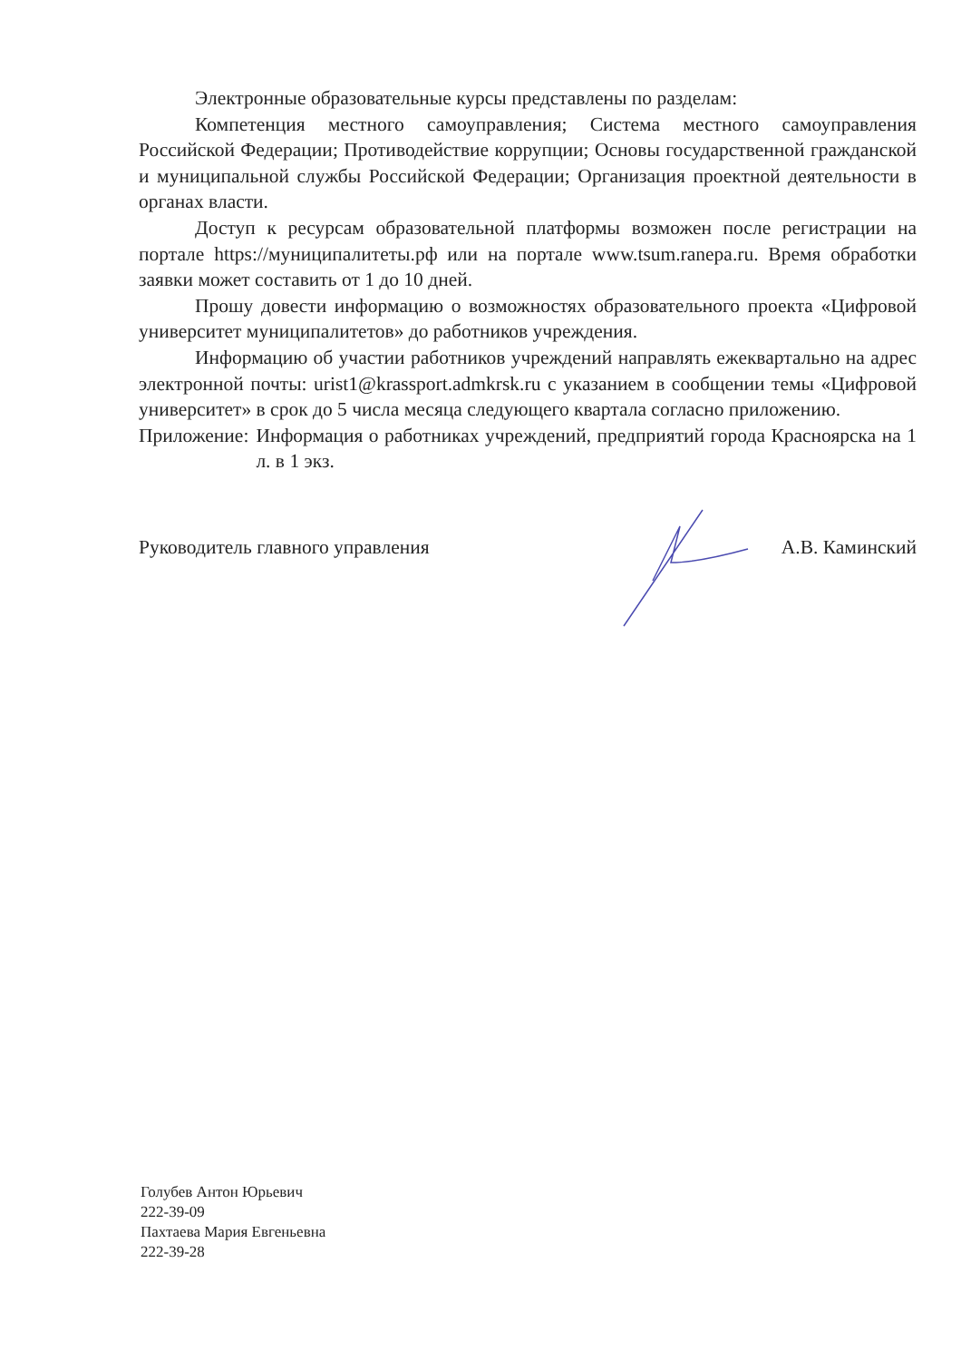Электронные образовательные курсы представлены по разделам:
Компетенция местного самоуправления; Система местного самоуправления Российской Федерации; Противодействие коррупции; Основы государственной гражданской и муниципальной службы Российской Федерации; Организация проектной деятельности в органах власти.
Доступ к ресурсам образовательной платформы возможен после регистрации на портале https://муниципалитеты.рф или на портале www.tsum.ranepa.ru. Время обработки заявки может составить от 1 до 10 дней.
Прошу довести информацию о возможностях образовательного проекта «Цифровой университет муниципалитетов» до работников учреждения.
Информацию об участии работников учреждений направлять ежеквартально на адрес электронной почты: urist1@krassport.admkrsk.ru с указанием в сообщении темы «Цифровой университет» в срок до 5 числа месяца следующего квартала согласно приложению.
Приложение: Информация о работниках учреждений, предприятий города Красноярска на 1 л. в 1 экз.
Руководитель главного управления А.В. Каминский
Голубев Антон Юрьевич
222-39-09
Пахтаева Мария Евгеньевна
222-39-28